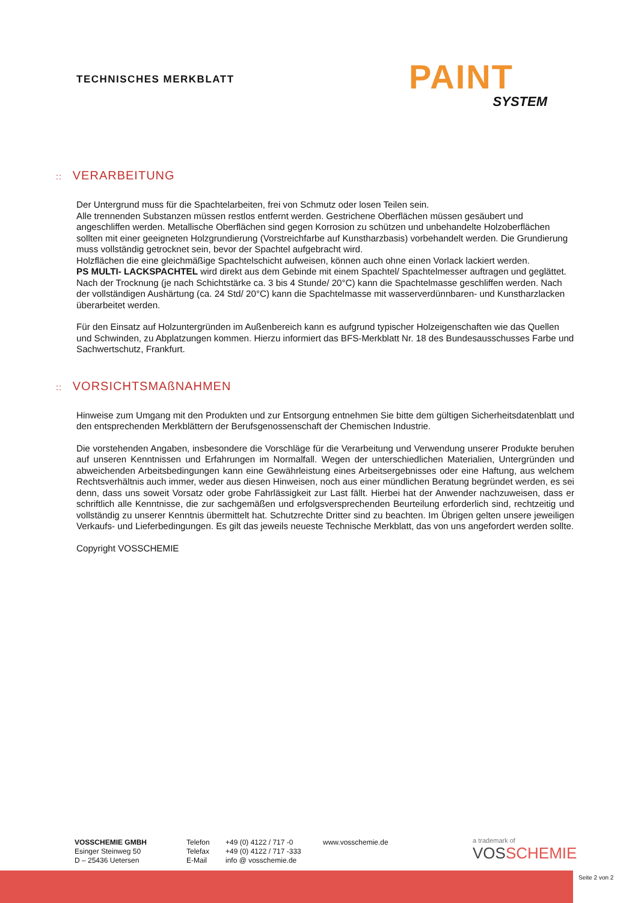TECHNISCHES MERKBLATT
PAINT
SYSTEM
:: VERARBEITUNG
Der Untergrund muss für die Spachtelarbeiten, frei von Schmutz oder losen Teilen sein.
Alle trennenden Substanzen müssen restlos entfernt werden. Gestrichene Oberflächen müssen gesäubert und angeschliffen werden. Metallische Oberflächen sind gegen Korrosion zu schützen und unbehandelte Holzoberflächen sollten mit einer geeigneten Holzgrundierung (Vorstreichfarbe auf Kunstharzbasis) vorbehandelt werden. Die Grundierung muss vollständig getrocknet sein, bevor der Spachtel aufgebracht wird.
Holzflächen die eine gleichmäßige Spachtelschicht aufweisen, können auch ohne einen Vorlack lackiert werden.
PS MULTI- LACKSPACHTEL wird direkt aus dem Gebinde mit einem Spachtel/ Spachtelmesser auftragen und geglättet. Nach der Trocknung (je nach Schichtstärke ca. 3 bis 4 Stunde/ 20°C) kann die Spachtelmasse geschliffen werden. Nach der vollständigen Aushärtung (ca. 24 Std/ 20°C) kann die Spachtelmasse mit wasserverdünnbaren- und Kunstharzlacken überarbeitet werden.
Für den Einsatz auf Holzuntergründen im Außenbereich kann es aufgrund typischer Holzeigenschaften wie das Quellen und Schwinden, zu Abplatzungen kommen. Hierzu informiert das BFS-Merkblatt Nr. 18 des Bundesausschusses Farbe und Sachwertschutz, Frankfurt.
:: VORSICHTSMAßNAHMEN
Hinweise zum Umgang mit den Produkten und zur Entsorgung entnehmen Sie bitte dem gültigen Sicherheitsdatenblatt und den entsprechenden Merkblättern der Berufsgenossenschaft der Chemischen Industrie.
Die vorstehenden Angaben, insbesondere die Vorschläge für die Verarbeitung und Verwendung unserer Produkte beruhen auf unseren Kenntnissen und Erfahrungen im Normalfall. Wegen der unterschiedlichen Materialien, Untergründen und abweichenden Arbeitsbedingungen kann eine Gewährleistung eines Arbeitsergebnisses oder eine Haftung, aus welchem Rechtsverhältnis auch immer, weder aus diesen Hinweisen, noch aus einer mündlichen Beratung begründet werden, es sei denn, dass uns soweit Vorsatz oder grobe Fahrlässigkeit zur Last fällt. Hierbei hat der Anwender nachzuweisen, dass er schriftlich alle Kenntnisse, die zur sachgemäßen und erfolgsversprechenden Beurteilung erforderlich sind, rechtzeitig und vollständig zu unserer Kenntnis übermittelt hat. Schutzrechte Dritter sind zu beachten. Im Übrigen gelten unsere jeweiligen Verkaufs- und Lieferbedingungen. Es gilt das jeweils neueste Technische Merkblatt, das von uns angefordert werden sollte.
Copyright VOSSCHEMIE
VOSSCHEMIE GMBH
Esinger Steinweg 50
D – 25436 Uetersen
Telefon
Telefax
E-Mail
+49 (0) 4122 / 717 -0
+49 (0) 4122 / 717 -333
info @ vosschemie.de
www.vosschemie.de
a trademark of
VOSSCHEMIE
Seite 2 von 2